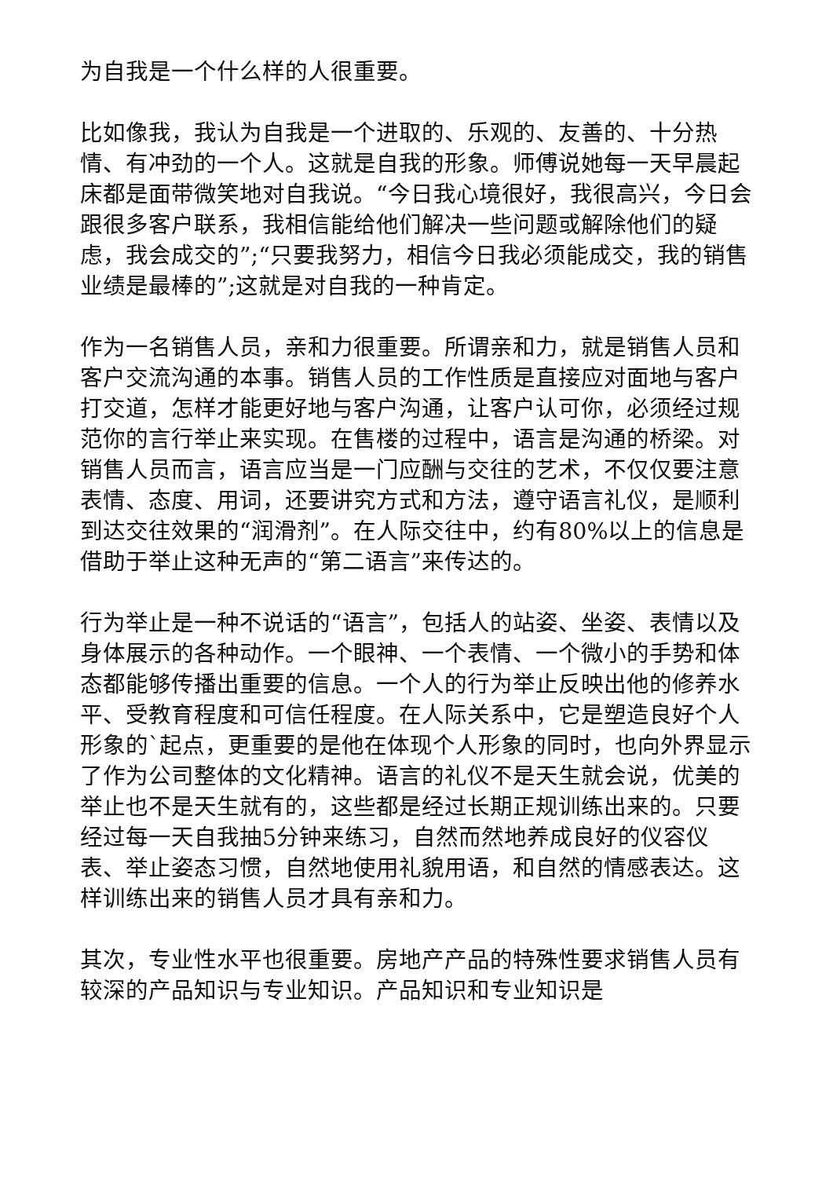为自我是一个什么样的人很重要。
比如像我，我认为自我是一个进取的、乐观的、友善的、十分热情、有冲劲的一个人。这就是自我的形象。师傅说她每一天早晨起床都是面带微笑地对自我说。“今日我心境很好，我很高兴，今日会跟很多客户联系，我相信能给他们解决一些问题或解除他们的疑虑，我会成交的”;“只要我努力，相信今日我必须能成交，我的销售业绩是最棒的”;这就是对自我的一种肯定。
作为一名销售人员，亲和力很重要。所谓亲和力，就是销售人员和客户交流沟通的本事。销售人员的工作性质是直接应对面地与客户打交道，怎样才能更好地与客户沟通，让客户认可你，必须经过规范你的言行举止来实现。在售楼的过程中，语言是沟通的桥梁。对销售人员而言，语言应当是一门应酬与交往的艺术，不仅仅要注意表情、态度、用词，还要讲究方式和方法，遵守语言礼仪，是顺利到达交往效果的“润滑剂”。在人际交往中，约有80%以上的信息是借助于举止这种无声的“第二语言”来传达的。
行为举止是一种不说话的“语言”，包括人的站姿、坐姿、表情以及身体展示的各种动作。一个眼神、一个表情、一个微小的手势和体态都能够传播出重要的信息。一个人的行为举止反映出他的修养水平、受教育程度和可信任程度。在人际关系中，它是塑造良好个人形象的`起点，更重要的是他在体现个人形象的同时，也向外界显示了作为公司整体的文化精神。语言的礼仪不是天生就会说，优美的举止也不是天生就有的，这些都是经过长期正规训练出来的。只要经过每一天自我抽5分钟来练习，自然而然地养成良好的仪容仪表、举止姿态习惯，自然地使用礼貌用语，和自然的情感表达。这样训练出来的销售人员才具有亲和力。
其次，专业性水平也很重要。房地产产品的特殊性要求销售人员有较深的产品知识与专业知识。产品知识和专业知识是